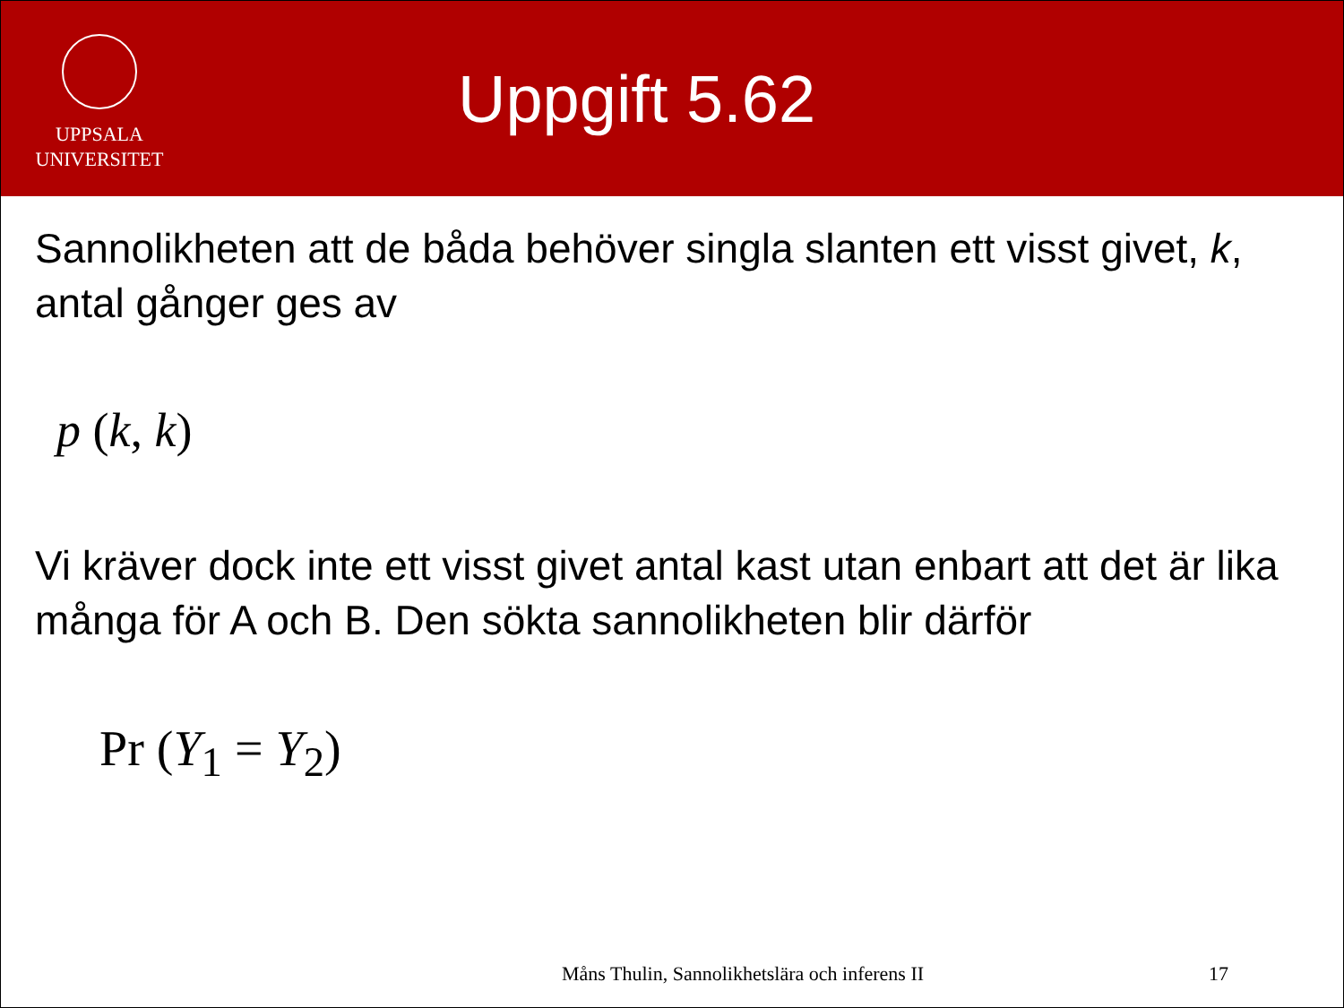UPPSALA
UNIVERSITET
Uppgift 5.62
Sannolikheten att de båda behöver singla slanten ett visst givet, k, antal gånger ges av
p (k, k)
Vi kräver dock inte ett visst givet antal kast utan enbart att det är lika många för A och B. Den sökta sannolikheten blir därför
Pr (Y<sub>1</sub> = Y<sub>2</sub>)
Måns Thulin, Sannolikhetslära och inferens II 17